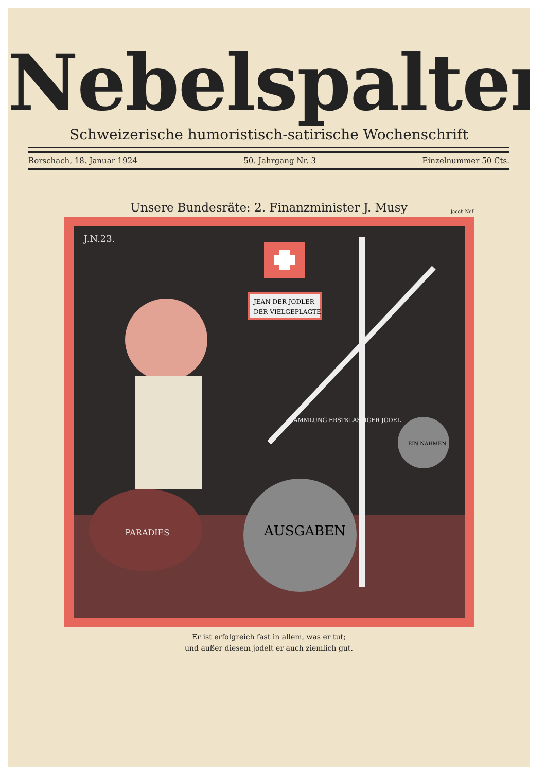Nebelspalter
Schweizerische humoristisch-satirische Wochenschrift
Rorschach, 18. Januar 1924 50. Jahrgang Nr. 3 Einzelnummer 50 Cts.
Unsere Bundesräte: 2. Finanzminister J. Musy
Jacob Nef
J.N.23.
JEAN DER JODLER
DER VIELGEPLAGTE
AUSGABEN
EIN NAHMEN
SAMMLUNG ERSTKLASSIGER JODEL
PARADIES
Er ist erfolgreich fast in allem, was er tut;
und außer diesem jodelt er auch ziemlich gut.